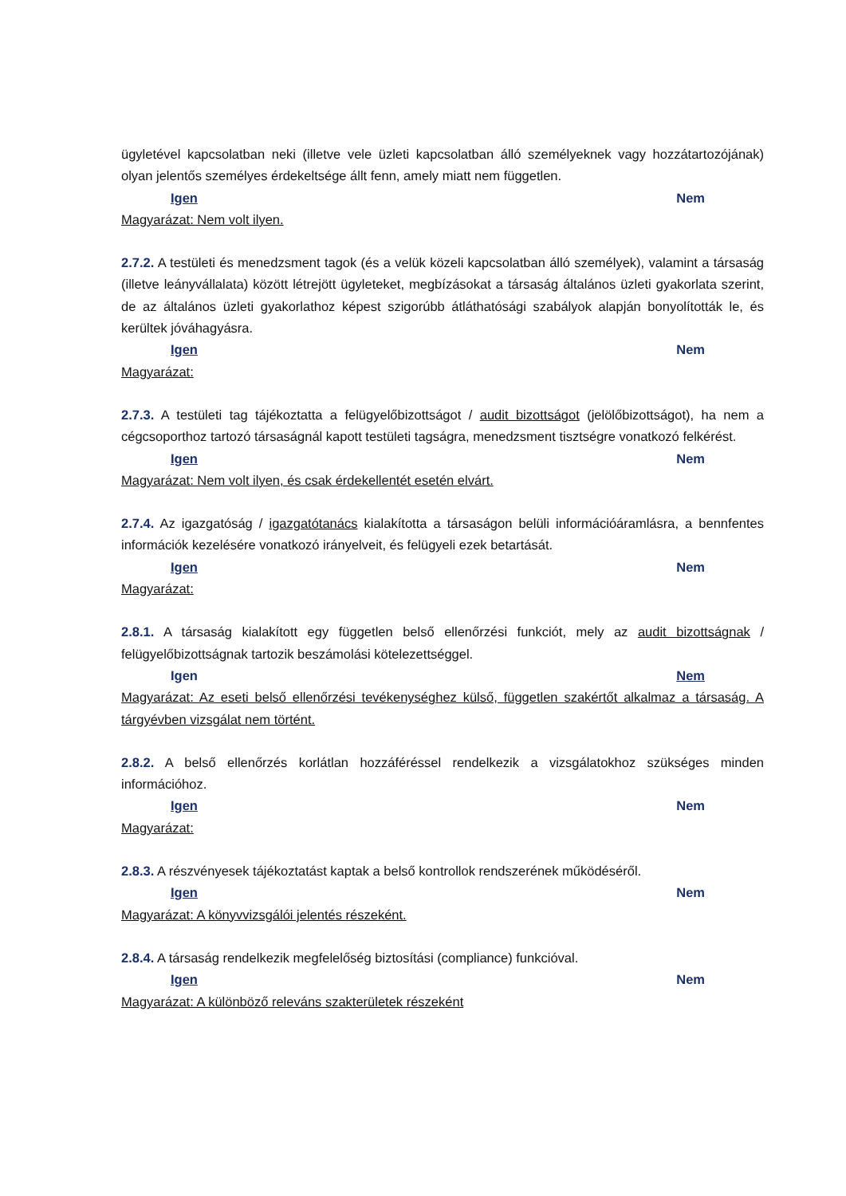ügyletével kapcsolatban neki (illetve vele üzleti kapcsolatban álló személyeknek vagy hozzátartozójának) olyan jelentős személyes érdekeltsége állt fenn, amely miatt nem független.
Igen Nem
Magyarázat: Nem volt ilyen.
2.7.2. A testületi és menedzsment tagok (és a velük közeli kapcsolatban álló személyek), valamint a társaság (illetve leányvállalata) között létrejött ügyleteket, megbízásokat a társaság általános üzleti gyakorlata szerint, de az általános üzleti gyakorlathoz képest szigorúbb átláthatósági szabályok alapján bonyolították le, és kerültek jóváhagyásra.
Igen Nem
Magyarázat:
2.7.3. A testületi tag tájékoztatta a felügyelőbizottságot / audit bizottságot (jelölőbizottságot), ha nem a cégcsoporthoz tartozó társaságnál kapott testületi tagságra, menedzsment tisztségre vonatkozó felkérést.
Igen Nem
Magyarázat: Nem volt ilyen, és csak érdekellentét esetén elvárt.
2.7.4. Az igazgatóság / igazgatótanács kialakította a társaságon belüli információáramlásra, a bennfentes információk kezelésére vonatkozó irányelveit, és felügyeli ezek betartását.
Igen Nem
Magyarázat:
2.8.1. A társaság kialakított egy független belső ellenőrzési funkciót, mely az audit bizottságnak / felügyelőbizottságnak tartozik beszámolási kötelezettséggel.
Igen Nem
Magyarázat: Az eseti belső ellenőrzési tevékenységhez külső, független szakértőt alkalmaz a társaság. A tárgyévben vizsgálat nem történt.
2.8.2. A belső ellenőrzés korlátlan hozzáféréssel rendelkezik a vizsgálatokhoz szükséges minden információhoz.
Igen Nem
Magyarázat:
2.8.3. A részvényesek tájékoztatást kaptak a belső kontrollok rendszerének működéséről.
Igen Nem
Magyarázat: A könyvvizsgálói jelentés részeként.
2.8.4. A társaság rendelkezik megfelelőség biztosítási (compliance) funkcióval.
Igen Nem
Magyarázat: A különböző releváns szakterületek részeként